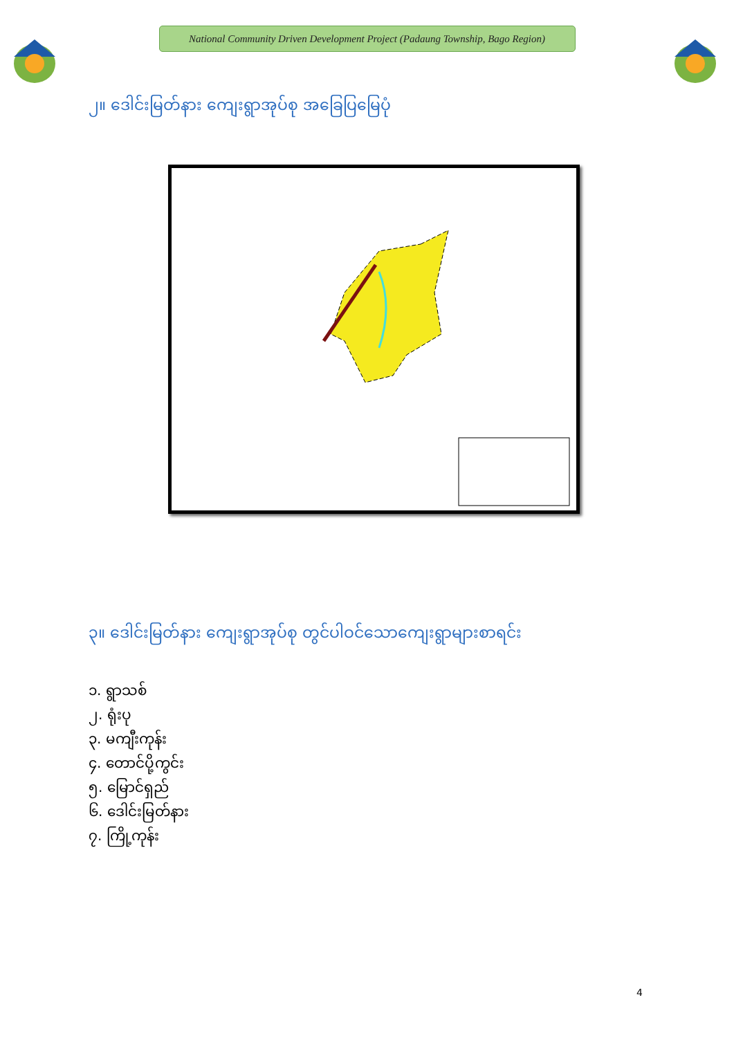National Community Driven Development Project (Padaung Township, Bago Region)
၂။ ဒေါင်းမြတ်နား ကျေးရွာအုပ်စု အခြေပြမြေပုံ
၃။ ဒေါင်းမြတ်နား ကျေးရွာအုပ်စု တွင်ပါဝင်သောကျေးရွာများစာရင်း
၁. ရွာသစ်
၂. ရုံးပု
၃. မကျီးကုန်း
၄. တောင်ပို့ကွင်း
၅. မြောင်ရှည်
၆. ဒေါင်းမြတ်နား
၇. ကြို့ကုန်း
4